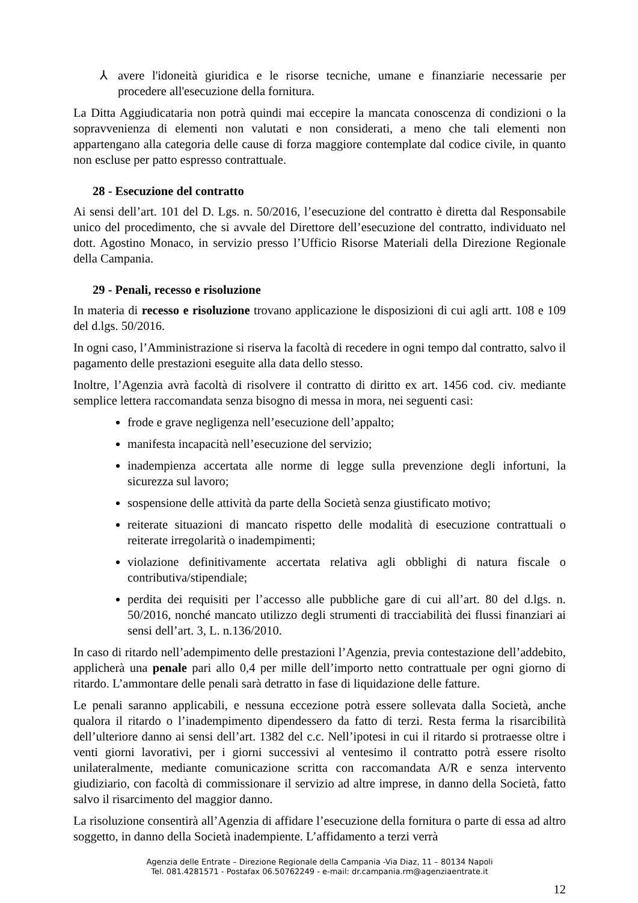⅄ avere l'idoneità giuridica e le risorse tecniche, umane e finanziarie necessarie per procedere all'esecuzione della fornitura.
La Ditta Aggiudicataria non potrà quindi mai eccepire la mancata conoscenza di condizioni o la sopravvenienza di elementi non valutati e non considerati, a meno che tali elementi non appartengano alla categoria delle cause di forza maggiore contemplate dal codice civile, in quanto non escluse per patto espresso contrattuale.
28 - Esecuzione del contratto
Ai sensi dell’art. 101 del D. Lgs. n. 50/2016, l’esecuzione del contratto è diretta dal Responsabile unico del procedimento, che si avvale del Direttore dell’esecuzione del contratto, individuato nel dott. Agostino Monaco, in servizio presso l’Ufficio Risorse Materiali della Direzione Regionale della Campania.
29 - Penali, recesso e risoluzione
In materia di recesso e risoluzione trovano applicazione le disposizioni di cui agli artt. 108 e 109 del d.lgs. 50/2016.
In ogni caso, l’Amministrazione si riserva la facoltà di recedere in ogni tempo dal contratto, salvo il pagamento delle prestazioni eseguite alla data dello stesso.
Inoltre, l’Agenzia avrà facoltà di risolvere il contratto di diritto ex art. 1456 cod. civ. mediante semplice lettera raccomandata senza bisogno di messa in mora, nei seguenti casi:
frode e grave negligenza nell’esecuzione dell’appalto;
manifesta incapacità nell’esecuzione del servizio;
inadempienza accertata alle norme di legge sulla prevenzione degli infortuni, la sicurezza sul lavoro;
sospensione delle attività da parte della Società senza giustificato motivo;
reiterate situazioni di mancato rispetto delle modalità di esecuzione contrattuali o reiterate irregolarità o inadempimenti;
violazione definitivamente accertata relativa agli obblighi di natura fiscale o contributiva/stipendiale;
perdita dei requisiti per l’accesso alle pubbliche gare di cui all’art. 80 del d.lgs. n. 50/2016, nonché mancato utilizzo degli strumenti di tracciabilità dei flussi finanziari ai sensi dell’art. 3, L. n.136/2010.
In caso di ritardo nell’adempimento delle prestazioni l’Agenzia, previa contestazione dell’addebito, applicherà una penale pari allo 0,4 per mille dell’importo netto contrattuale per ogni giorno di ritardo. L’ammontare delle penali sarà detratto in fase di liquidazione delle fatture.
Le penali saranno applicabili, e nessuna eccezione potrà essere sollevata dalla Società, anche qualora il ritardo o l’inadempimento dipendessero da fatto di terzi. Resta ferma la risarcibilità dell’ulteriore danno ai sensi dell’art. 1382 del c.c. Nell’ipotesi in cui il ritardo si protraesse oltre i venti giorni lavorativi, per i giorni successivi al ventesimo il contratto potrà essere risolto unilateralmente, mediante comunicazione scritta con raccomandata A/R e senza intervento giudiziario, con facoltà di commissionare il servizio ad altre imprese, in danno della Società, fatto salvo il risarcimento del maggior danno.
La risoluzione consentirà all’Agenzia di affidare l’esecuzione della fornitura o parte di essa ad altro soggetto, in danno della Società inadempiente. L’affidamento a terzi verrà
Agenzia delle Entrate – Direzione Regionale della Campania -Via Diaz, 11 – 80134 Napoli
Tel. 081.4281571 - Postafax 06.50762249 - e-mail: dr.campania.rm@agenziaentrate.it
12